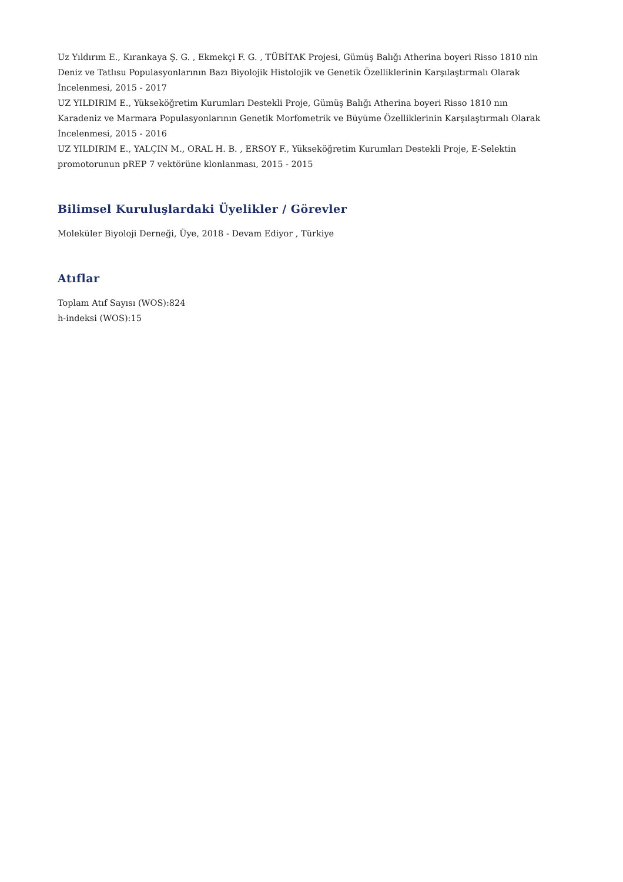Uz Yıldırım E., Kırankaya Ş. G. , Ekmekçi F. G. , TÜBİTAK Projesi, Gümüş Balığı Atherina boyeri Risso 1810 nin Deniz ve Tatlısu Populasyonlarının Bazı Biyolojik Histolojik ve Genetik Özelliklerinin Karşılaştırmalı Olarak İncelenmesi, 2015 - 2017
UZ YILDIRIM E., Yükseköğretim Kurumları Destekli Proje, Gümüş Balığı Atherina boyeri Risso 1810 nın Karadeniz ve Marmara Populasyonlarının Genetik Morfometrik ve Büyüme Özelliklerinin Karşılaştırmalı Olarak İncelenmesi, 2015 - 2016
UZ YILDIRIM E., YALÇIN M., ORAL H. B. , ERSOY F., Yükseköğretim Kurumları Destekli Proje, E-Selektin promotorunun pREP 7 vektörüne klonlanması, 2015 - 2015
Bilimsel Kuruluşlardaki Üyelikler / Görevler
Moleküler Biyoloji Derneği, Üye, 2018 - Devam Ediyor , Türkiye
Atıflar
Toplam Atıf Sayısı (WOS):824
h-indeksi (WOS):15